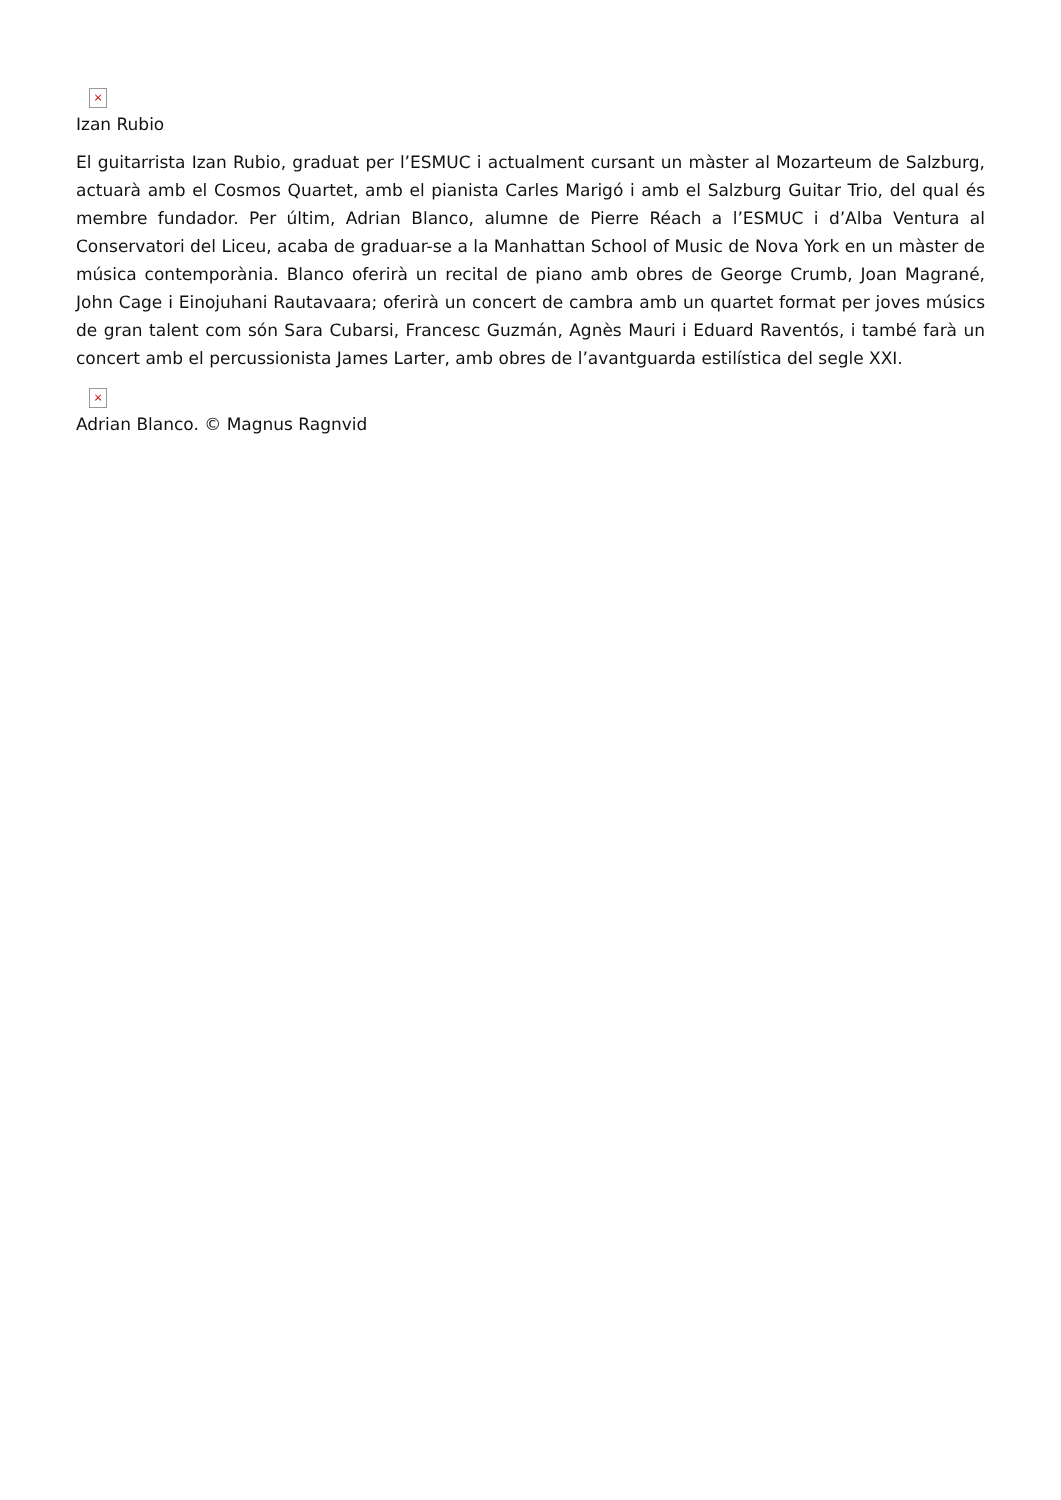×
Izan Rubio
El guitarrista Izan Rubio, graduat per l’ESMUC i actualment cursant un màster al Mozarteum de Salzburg, actuarà amb el Cosmos Quartet, amb el pianista Carles Marigó i amb el Salzburg Guitar Trio, del qual és membre fundador. Per últim, Adrian Blanco, alumne de Pierre Réach a l’ESMUC i d’Alba Ventura al Conservatori del Liceu, acaba de graduar-se a la Manhattan School of Music de Nova York en un màster de música contemporània. Blanco oferirà un recital de piano amb obres de George Crumb, Joan Magrané, John Cage i Einojuhani Rautavaara; oferirà un concert de cambra amb un quartet format per joves músics de gran talent com són Sara Cubarsi, Francesc Guzmán, Agnès Mauri i Eduard Raventós, i també farà un concert amb el percussionista James Larter, amb obres de l’avantguarda estilística del segle XXI.
×
Adrian Blanco. © Magnus Ragnvid